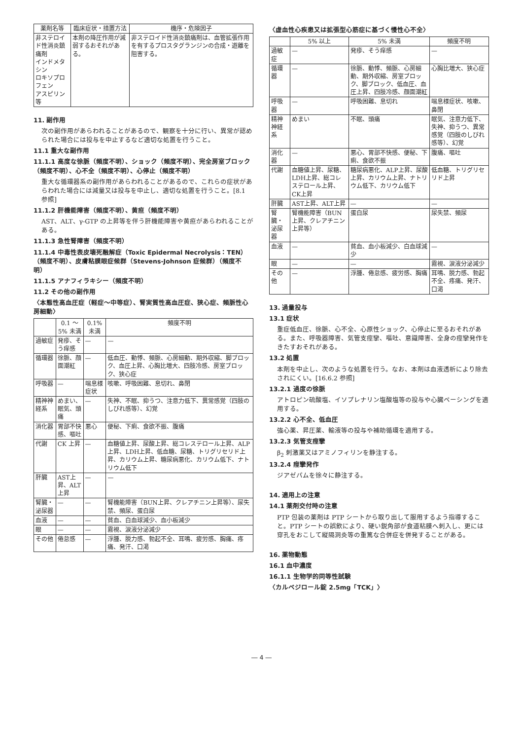| 薬剤名等 | 臨床症状・措置方法 | 機序・危険因子 |
| --- | --- | --- |
| 非ステロイド性消炎鎮痛剤 インドメタシン ロキソプロフェン アスピリン等 | 本剤の降圧作用が減弱するおそれがある。 | 非ステロイド性消炎鎮痛剤は、血管拡張作用を有するプロスタグランジンの合成・遊離を阻害する。 |
11. 副作用
次の副作用があらわれることがあるので、観察を十分に行い、異常が認められた場合には投与を中止するなど適切な処置を行うこと。
11.1 重大な副作用
11.1.1 高度な徐脈（頻度不明）、ショック（頻度不明）、完全房室ブロック（頻度不明）、心不全（頻度不明）、心停止（頻度不明）
重大な循環器系の副作用があらわれることがあるので、これらの症状があらわれた場合には減量又は投与を中止し、適切な処置を行うこと。[8.1 参照]
11.1.2 肝機能障害（頻度不明）、黄疸（頻度不明）
AST、ALT、γ-GTP の上昇等を伴う肝機能障害や黄疸があらわれることがある。
11.1.3 急性腎障害（頻度不明）
11.1.4 中毒性表皮壊死融解症（Toxic Epidermal Necrolysis：TEN）（頻度不明）、皮膚粘膜眼症候群（Stevens-Johnson 症候群）（頻度不明）
11.1.5 アナフィラキシー（頻度不明）
11.2 その他の副作用
〈本態性高血圧症（軽症～中等症）、腎実質性高血圧症、狭心症、頻脈性心房細動〉
| | 0.1 ～ 5% 未満 | 0.1% 未満 | 頻度不明 |
| --- | --- | --- | --- |
| 過敏症 | 発疹、そう痒感 | — | — |
| 循環器 | 徐脈、顔面潮紅 | — | 低血圧、動悸、頻脈、心房細動、期外収縮、脚ブロック、血圧上昇、心胸比増大、四肢冷感、房室ブロック、狭心症 |
| 呼吸器 | — | 喘息様症状 | 咳嗽、呼吸困難、息切れ、鼻閉 |
| 精神神経系 | めまい、眠気、頭痛 | — | 失神、不眠、抑うつ、注意力低下、異常感覚（四肢のしびれ感等）、幻覚 |
| 消化器 | 胃部不快感、嘔吐 | 悪心 | 便秘、下痢、食欲不振、腹痛 |
| 代謝 | CK 上昇 | — | 血糖値上昇、尿酸上昇、総コレステロール上昇、ALP上昇、LDH上昇、低血糖、尿糖、トリグリセリド上昇、カリウム上昇、糖尿病悪化、カリウム低下、ナトリウム低下 |
| 肝臓 | AST上昇、ALT上昇 | — | — |
| 腎臓・泌尿器 | — | — | 腎機能障害（BUN上昇、クレアチニン上昇等）、尿失禁、頻尿、蛋白尿 |
| 血液 | — | — | 貧血、白血球減少、血小板減少 |
| 眼 | — | — | 霧視、涙液分泌減少 |
| その他 | 倦怠感 | — | 浮腫、脱力感、勃起不全、耳鳴、疲労感、胸痛、疼痛、発汗、口渇 |
〈虚血性心疾患又は拡張型心筋症に基づく慢性心不全〉
| | 5% 以上 | 5% 未満 | 頻度不明 |
| --- | --- | --- | --- |
| 過敏症 | — | 発疹、そう痒感 | — |
| 循環器 | — | 徐脈、動悸、頻脈、心房細動、期外収縮、房室ブロック、脚ブロック、低血圧、血圧上昇、四肢冷感、顔面潮紅 | 心胸比増大、狭心症 |
| 呼吸器 | — | 呼吸困難、息切れ | 喘息様症状、咳嗽、鼻閉 |
| 精神神経系 | めまい | 不眠、頭痛 | 眠気、注意力低下、失神、抑うつ、異常感覚（四肢のしびれ感等）、幻覚 |
| 消化器 | — | 悪心、胃部不快感、便秘、下痢、食欲不振 | 腹痛、嘔吐 |
| 代謝 | 血糖値上昇、尿糖、LDH上昇、総コレステロール上昇、CK上昇 | 糖尿病悪化、ALP上昇、尿酸上昇、カリウム上昇、ナトリウム低下、カリウム低下 | 低血糖、トリグリセリド上昇 |
| 肝臓 | AST上昇、ALT上昇 | — | — |
| 腎臓・泌尿器 | 腎機能障害（BUN上昇、クレアチニン上昇等） | 蛋白尿 | 尿失禁、頻尿 |
| 血液 | — | 貧血、血小板減少、白血球減少 | — |
| 眼 | — | — | 霧視、涙液分泌減少 |
| その他 | — | 浮腫、倦怠感、疲労感、胸痛 | 耳鳴、脱力感、勃起不全、疼痛、発汗、口渇 |
13. 過量投与
13.1 症状
重症低血圧、徐脈、心不全、心原性ショック、心停止に至るおそれがある。また、呼吸器障害、気管支痙攣、嘔吐、意識障害、全身の痙攣発作をきたすおそれがある。
13.2 処置
本剤を中止し、次のような処置を行う。なお、本剤は血液透析により除去されにくい。[16.6.2 参照]
13.2.1 過度の徐脈
アトロピン硫酸塩、イソプレナリン塩酸塩等の投与や心臓ペーシングを適用する。
13.2.2 心不全、低血圧
強心薬、昇圧薬、輸液等の投与や補助循環を適用する。
13.2.3 気管支痙攣
β<sub>2</sub> 刺激薬又はアミノフィリンを静注する。
13.2.4 痙攣発作
ジアゼパムを徐々に静注する。
14. 適用上の注意
14.1 薬剤交付時の注意
PTP 包装の薬剤は PTP シートから取り出して服用するよう指導すること。PTP シートの誤飲により、硬い鋭角部が食道粘膜へ刺入し、更には穿孔をおこして縦隔洞炎等の重篤な合併症を併発することがある。
16. 薬物動態
16.1 血中濃度
16.1.1 生物学的同等性試験
〈カルベジロール錠 2.5mg「TCK」〉
― 4 ―